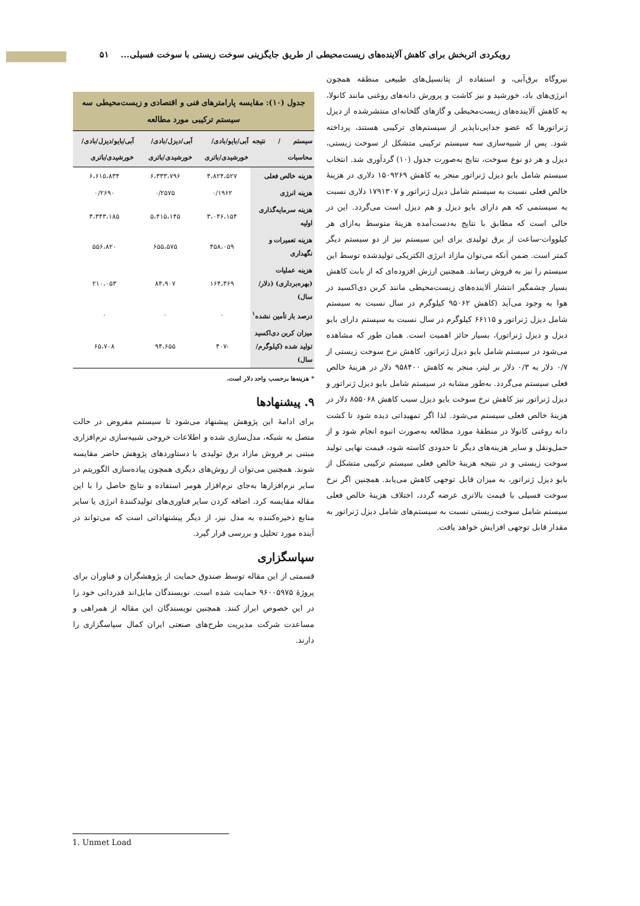رویکردی اثربخش برای کاهش آلاینده‌های زیست‌محیطی از طریق جایگزینی سوخت زیستی با سوخت فسیلی... ۵۱
نیروگاه برق‌آبی، و استفاده از پتانسیل‌های طبیعی منطقه همچون انرژی‌های باد، خورشید و نیز کاشت و پرورش دانه‌های روغنی مانند کانولا، به کاهش آلاینده‌های زیست‌محیطی و گازهای گلخانه‌ای منتشرشده از دیزل ژنراتورها که عضو جدایی‌ناپذیر از سیستم‌های ترکیبی هستند، پرداخته شود. پس از شبیه‌سازی سه سیستم ترکیبی متشکل از سوخت زیستی، دیزل و هر دو نوع سوخت، نتایج به‌صورت جدول (۱۰) گردآوری شد. انتخاب سیستم شامل بایو دیزل ژنراتور منجر به کاهش ۱۵۰۹۲۶۹ دلاری در هزینهٔ خالص فعلی نسبت به سیستم شامل دیزل ژنراتور و ۱۷۹۱۳۰۷ دلاری نسبت به سیستمی که هم دارای بایو دیزل و هم دیزل است می‌گردد. این در حالی است که مطابق با نتایج به‌دست‌آمده هزینهٔ متوسط به‌ازای هر کیلووات-ساعت از برق تولیدی برای این سیستم نیز از دو سیستم دیگر کمتر است. ضمن آنکه می‌توان مازاد انرژی الکتریکی تولیدشده توسط این سیستم را نیز به فروش رساند. همچنین ارزش افزوده‌ای که از بابت کاهش بسیار چشمگیر انتشار آلاینده‌های زیست‌محیطی مانند کربن دی‌اکسید در هوا به وجود می‌آید (کاهش ۹۵۰۶۲ کیلوگرم در سال نسبت به سیستم شامل دیزل ژنراتور و ۶۶۱۱۵ کیلوگرم در سال نسبت به سیستم دارای بایو دیزل و دیزل ژنراتور)، بسیار حائز اهمیت است. همان طور که مشاهده می‌شود در سیستم شامل بایو دیزل ژنراتور، کاهش نرخ سوخت زیستی از ۰/۷ دلار به ۰/۳ دلار بر لیتر، منجر به کاهش ۹۵۸۴۰۰ دلار در هزینهٔ خالص فعلی سیستم می‌گردد. به‌طور مشابه در سیستم شامل بایو دیزل ژنراتور و دیزل ژنراتور نیز کاهش نرخ سوخت بایو دیزل سبب کاهش ۸۵۵۰۶۸ دلار در هزینهٔ خالص فعلی سیستم می‌شود. لذا اگر تمهیداتی دیده شود تا کشت دانه روغنی کانولا در منطقهٔ مورد مطالعه به‌صورت انبوه انجام شود و از حمل‌ونقل و سایر هزینه‌های دیگر تا حدودی کاسته شود، قیمت نهایی تولید سوخت زیستی و در نتیجه هزینهٔ خالص فعلی سیستم ترکیبی متشکل از بایو دیزل ژنراتور، به میزان قابل توجهی کاهش می‌یابد. همچنین اگر نرخ سوخت فسیلی با قیمت بالاتری عرضه گردد، اختلاف هزینهٔ خالص فعلی سیستم شامل سوخت زیستی نسبت به سیستم‌های شامل دیزل ژنراتور به مقدار قابل توجهی افزایش خواهد یافت.
جدول (۱۰): مقایسه پارامترهای فنی و اقتصادی و زیست‌محیطی سه سیستم ترکیبی مورد مطالعه
| سیستم / نتیجه محاسبات | آبی/بایو/بادی/ خورشیدی/باتری | آبی/دیزل/بادی/ خورشیدی/باتری | آبی/بایو/دیزل/بادی/ خورشیدی/باتری |
| --- | --- | --- | --- |
| هزینه خالص فعلی | ۴،۸۲۴،۵۲۷ | ۶،۳۳۳،۷۹۶ | ۶،۶۱۵،۸۳۴ |
| هزینه انرژی | ۰/۱۹۶۲ | ۰/۲۵۷۵ | ۰/۲۶۹۰ |
| هزینه سرمایه‌گذاری اولیه | ۳،۰۴۶،۱۵۴ | ۵،۴۱۵،۱۴۵ | ۴،۳۴۳،۱۸۵ |
| هزینه تعمیرات و نگهداری | ۴۵۸،۰۵۹ | ۶۵۵،۵۷۵ | ۵۵۶،۸۲۰ |
| هزینه عملیات (بهره‌برداری) (دلار/سال) | ۱۶۴،۳۶۹ | ۸۴،۹۰۷ | ۲۱۰،۰۵۳ |
| درصد بار تأمین نشده<sup>۱</sup> | ۰ | ۰ | ۰ |
| میزان کربن دی‌اکسید تولید شده (کیلوگرم/سال) | -۴۰۷ | ۹۴،۶۵۵ | ۶۵،۷۰۸ |
* هزینه‌ها برحسب واحد دلار است.
۹. پیشنهادها
برای ادامهٔ این پژوهش پیشنهاد می‌شود تا سیستم مفروض در حالت متصل به شبکه، مدل‌سازی شده و اطلاعات خروجی شبیه‌سازی نرم‌افزاری مبتنی بر فروش مازاد برق تولیدی با دستاوردهای پژوهش حاضر مقایسه شوند. همچنین می‌توان از روش‌های دیگری همچون پیاده‌سازی الگوریتم در سایر نرم‌افزارها به‌جای نرم‌افزار هومر استفاده و نتایج حاصل را با این مقاله مقایسه کرد. اضافه کردن سایر فناوری‌های تولیدکنندهٔ انرژی یا سایر منابع ذخیره‌کننده به مدل نیز، از دیگر پیشنهاداتی است که می‌تواند در آینده مورد تحلیل و بررسی قرار گیرد.
سپاسگزاری
قسمتی از این مقاله توسط صندوق حمایت از پژوهشگران و فناوران برای پروژهٔ ۹۶۰۰۵۹۷۵ حمایت شده است. نویسندگان مایل‌اند قدردانی خود را در این خصوص ابراز کنند. همچنین نویسندگان این مقاله از همراهی و مساعدت شرکت مدیریت طرح‌های صنعتی ایران کمال سپاسگزاری را دارند.
1. Unmet Load